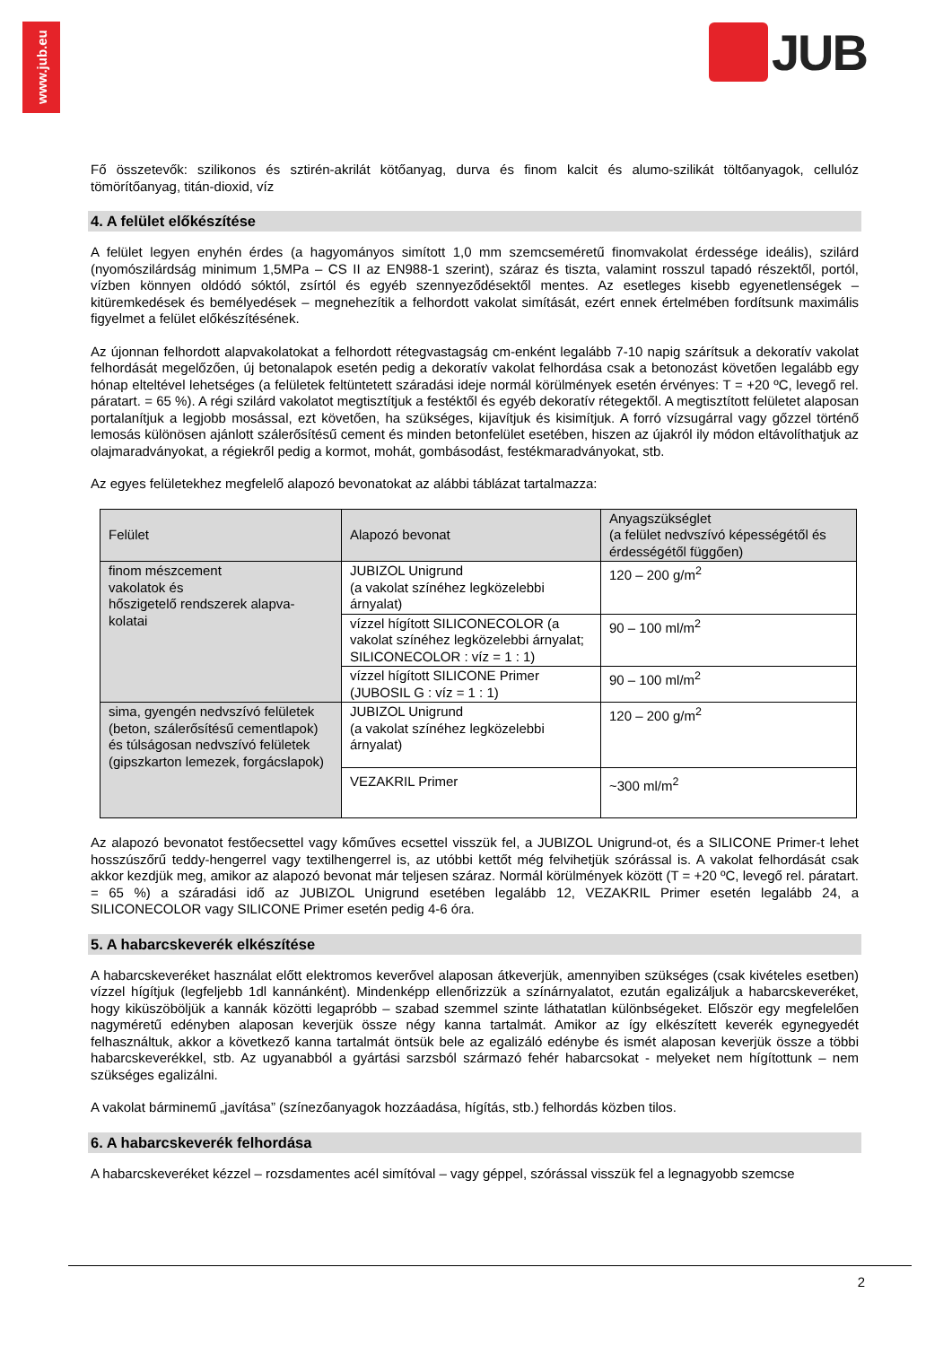www.jub.eu
JUB
Fő összetevők: szilikonos és sztirén-akrilát kötőanyag, durva és finom kalcit és alumo-szilikát töltőanyagok, cellulóz tömörítőanyag, titán-dioxid, víz
4. A felület előkészítése
A felület legyen enyhén érdes (a hagyományos simított 1,0 mm szemcseméretű finomvakolat érdessége ideális), szilárd (nyomószilárdság minimum 1,5MPa – CS II az EN988-1 szerint), száraz és tiszta, valamint rosszul tapadó részektől, portól, vízben könnyen oldódó sóktól, zsírtól és egyéb szennyeződésektől mentes. Az esetleges kisebb egyenetlenségek – kitüremkedések és bemélyedések – megnehezítik a felhordott vakolat simítását, ezért ennek értelmében fordítsunk maximális figyelmet a felület előkészítésének.
Az újonnan felhordott alapvakolatokat a felhordott rétegvastagság cm-enként legalább 7-10 napig szárítsuk a dekoratív vakolat felhordását megelőzően, új betonalapok esetén pedig a dekoratív vakolat felhordása csak a betonozást követően legalább egy hónap elteltével lehetséges (a felületek feltüntetett száradási ideje normál körülmények esetén érvényes: T = +20 ºC, levegő rel. páratart. = 65 %). A régi szilárd vakolatot megtisztítjuk a festéktől és egyéb dekoratív rétegektől. A megtisztított felületet alaposan portalanítjuk a legjobb mosással, ezt követően, ha szükséges, kijavítjuk és kisimítjuk. A forró vízsugárral vagy gőzzel történő lemosás különösen ajánlott szálerősítésű cement és minden betonfelület esetében, hiszen az újakról ily módon eltávolíthatjuk az olajmaradványokat, a régiekről pedig a kormot, mohát, gombásodást, festékmaradványokat, stb.
Az egyes felületekhez megfelelő alapozó bevonatokat az alábbi táblázat tartalmazza:
| Felület | Alapozó bevonat | Anyagszükséglet (a felület nedvszívó képességétől és érdességétől függően) |
| finom mészcement vakolatok és hőszigetelő rendszerek alapva- kolatai | JUBIZOL Unigrund (a vakolat színéhez legközelebbi árnyalat) | 120 – 200 g/m<sup>2</sup> |
| | vízzel hígított SILICONECOLOR (a vakolat színéhez legközelebbi árnyalat; SILICONECOLOR : víz = 1 : 1) | 90 – 100 ml/m<sup>2</sup> |
| | vízzel hígított SILICONE Primer (JUBOSIL G : víz = 1 : 1) | 90 – 100 ml/m<sup>2</sup> |
| sima, gyengén nedvszívó felületek (beton, szálerősítésű cementlapok) és túlságosan nedvszívó felületek (gipszkarton lemezek, forgácslapok) | JUBIZOL Unigrund (a vakolat színéhez legközelebbi árnyalat) | 120 – 200 g/m<sup>2</sup> |
| | VEZAKRIL Primer | ~300 ml/m<sup>2</sup> |
Az alapozó bevonatot festőecsettel vagy kőműves ecsettel visszük fel, a JUBIZOL Unigrund-ot, és a SILICONE Primer-t lehet hosszúszőrű teddy-hengerrel vagy textilhengerrel is, az utóbbi kettőt még felvihetjük szórással is. A vakolat felhordását csak akkor kezdjük meg, amikor az alapozó bevonat már teljesen száraz. Normál körülmények között (T = +20 ºC, levegő rel. páratart. = 65 %) a száradási idő az JUBIZOL Unigrund esetében legalább 12, VEZAKRIL Primer esetén legalább 24, a SILICONECOLOR vagy SILICONE Primer esetén pedig 4-6 óra.
5. A habarcskeverék elkészítése
A habarcskeveréket használat előtt elektromos keverővel alaposan átkeverjük, amennyiben szükséges (csak kivételes esetben) vízzel hígítjuk (legfeljebb 1dl kannánként). Mindenképp ellenőrizzük a színárnyalatot, ezután egalizáljuk a habarcskeveréket, hogy kiküszöböljük a kannák közötti legapróbb – szabad szemmel szinte láthatatlan különbségeket. Először egy megfelelően nagyméretű edényben alaposan keverjük össze négy kanna tartalmát. Amikor az így elkészített keverék egynegyedét felhasználtuk, akkor a következő kanna tartalmát öntsük bele az egalizáló edénybe és ismét alaposan keverjük össze a többi habarcskeverékkel, stb. Az ugyanabból a gyártási sarzsból származó fehér habarcsokat - melyeket nem hígítottunk – nem szükséges egalizálni.
A vakolat bárminemű „javítása” (színezőanyagok hozzáadása, hígítás, stb.) felhordás közben tilos.
6. A habarcskeverék felhordása
A habarcskeveréket kézzel – rozsdamentes acél simítóval – vagy géppel, szórással visszük fel a legnagyobb szemcse
2